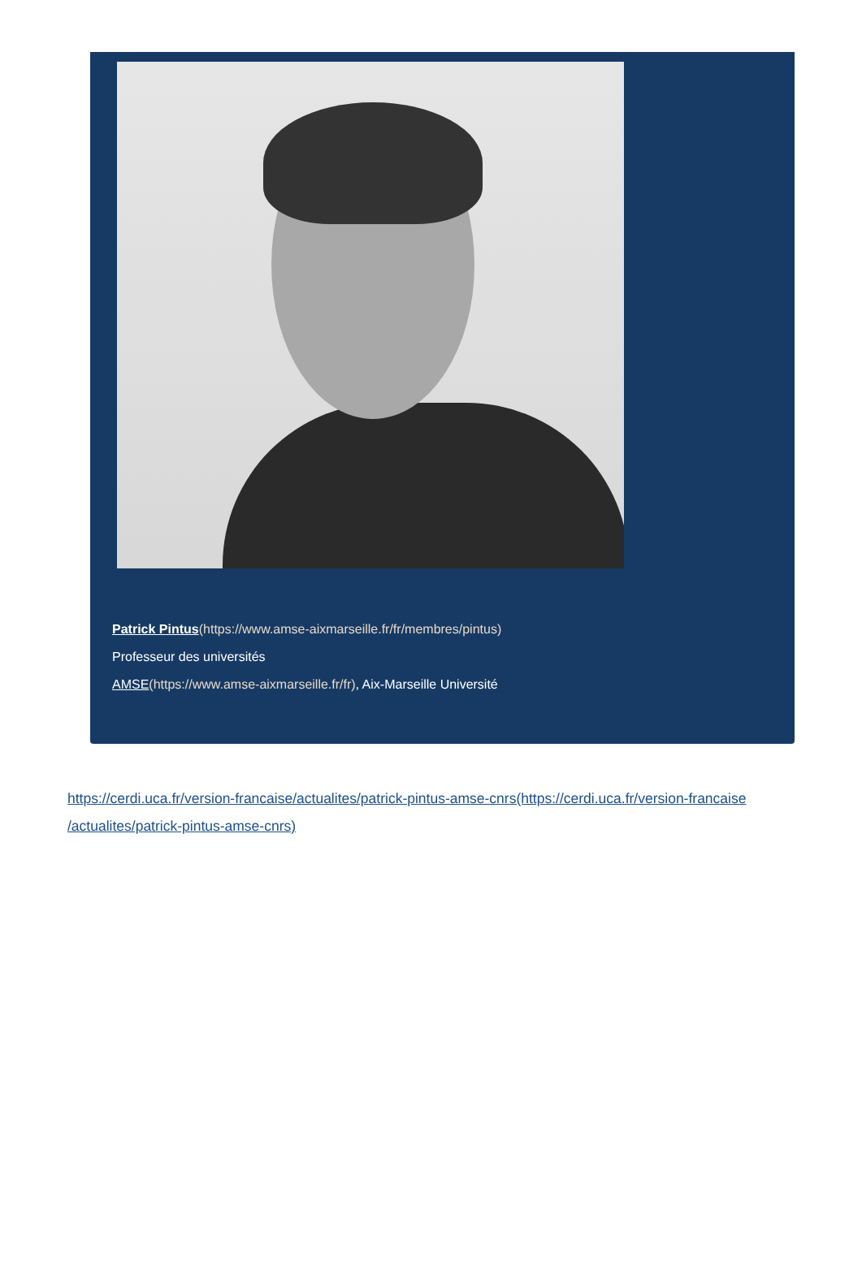Patrick Pintus(https://www.amse-aixmarseille.fr/fr/membres/pintus)
Professeur des universités
AMSE(https://www.amse-aixmarseille.fr/fr), Aix-Marseille Université
https://cerdi.uca.fr/version-francaise/actualites/patrick-pintus-amse-cnrs(https://cerdi.uca.fr/version-francaise /actualites/patrick-pintus-amse-cnrs)